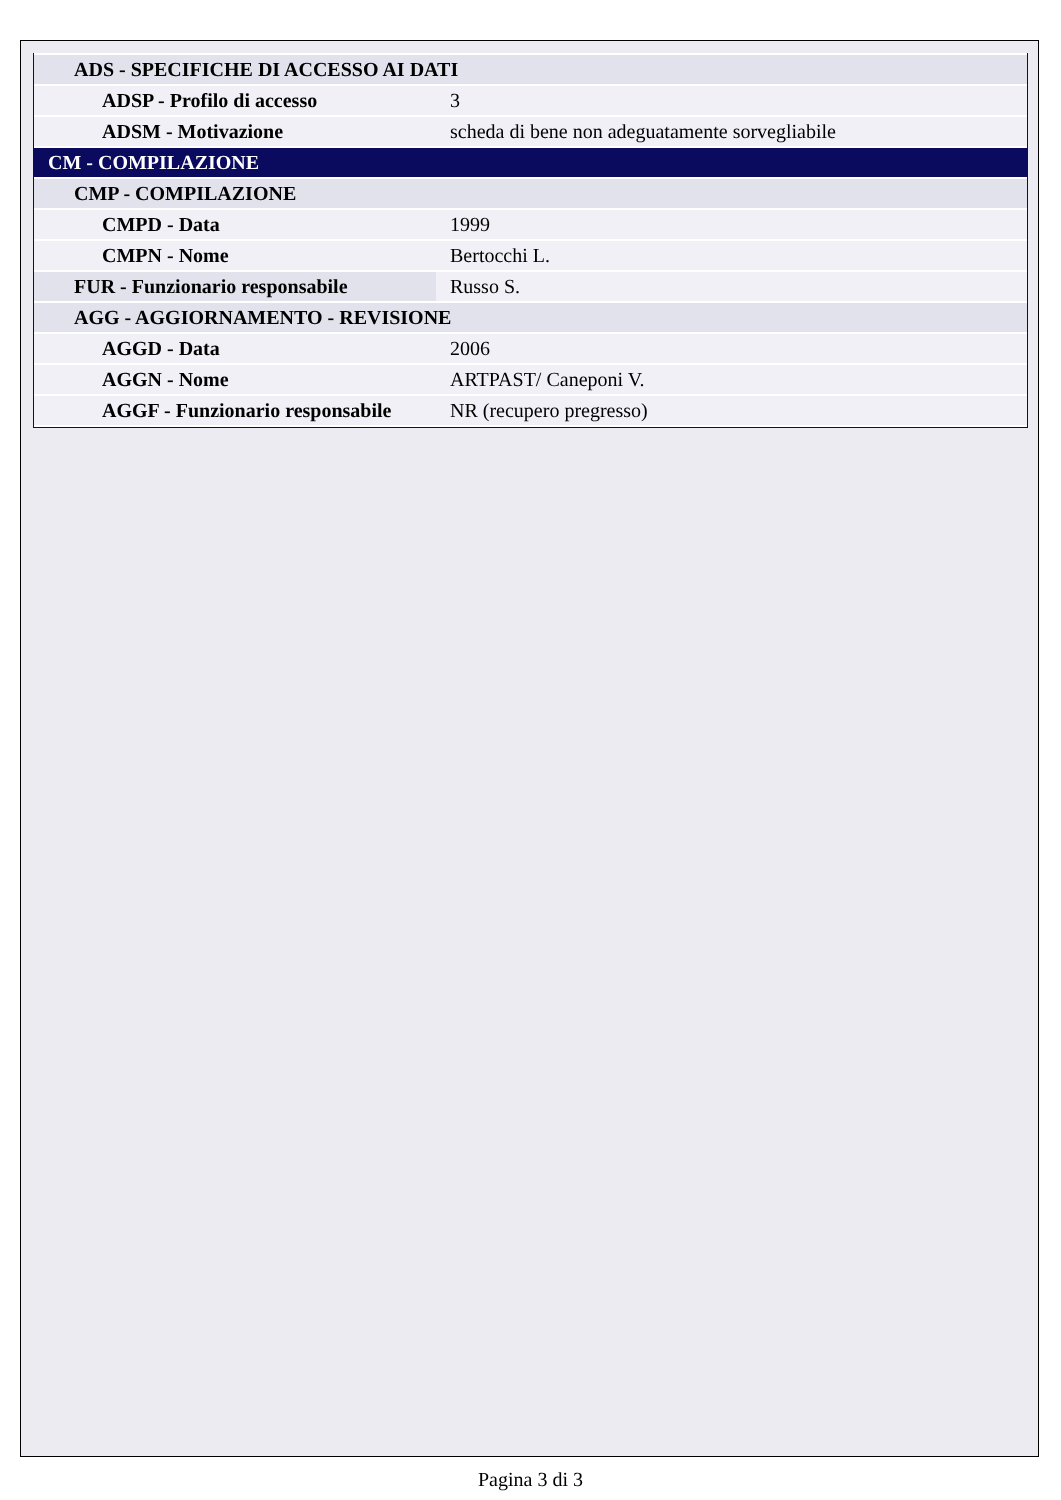| ADS - SPECIFICHE DI ACCESSO AI DATI | |
| ADSP - Profilo di accesso | 3 |
| ADSM - Motivazione | scheda di bene non adeguatamente sorvegliabile |
| CM - COMPILAZIONE | |
| CMP - COMPILAZIONE | |
| CMPD - Data | 1999 |
| CMPN - Nome | Bertocchi L. |
| FUR - Funzionario responsabile | Russo S. |
| AGG - AGGIORNAMENTO - REVISIONE | |
| AGGD - Data | 2006 |
| AGGN - Nome | ARTPAST/ Caneponi V. |
| AGGF - Funzionario responsabile | NR (recupero pregresso) |
Pagina 3 di 3